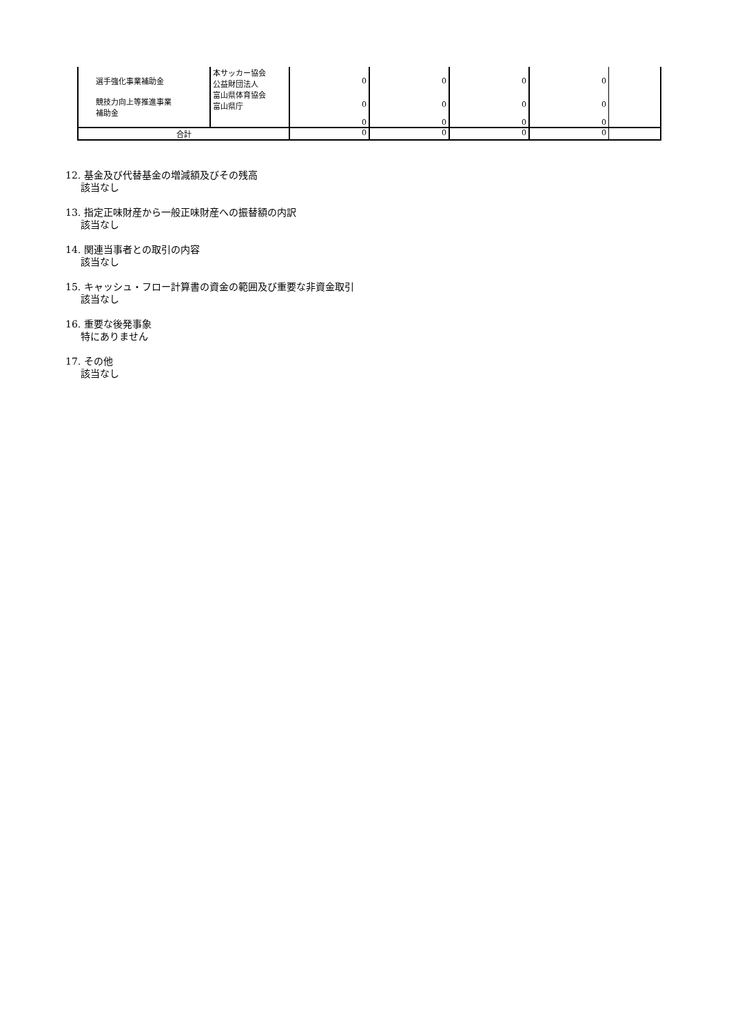| 選手強化事業補助金 | 本サッカー協会 公益財団法人 | 0 | 0 | 0 | 0 | |
| 競技力向上等推進事業 補助金 | 富山県体育協会 富山県庁 | 0 | 0 | 0 | 0 | |
| | | 0 | 0 | 0 | 0 | |
| 合計 | | 0 | 0 | 0 | 0 | |
12. 基金及び代替基金の増減額及びその残高
該当なし
13. 指定正味財産から一般正味財産への振替額の内訳
該当なし
14. 関連当事者との取引の内容
該当なし
15. キャッシュ・フロー計算書の資金の範囲及び重要な非資金取引
該当なし
16. 重要な後発事象
特にありません
17. その他
該当なし